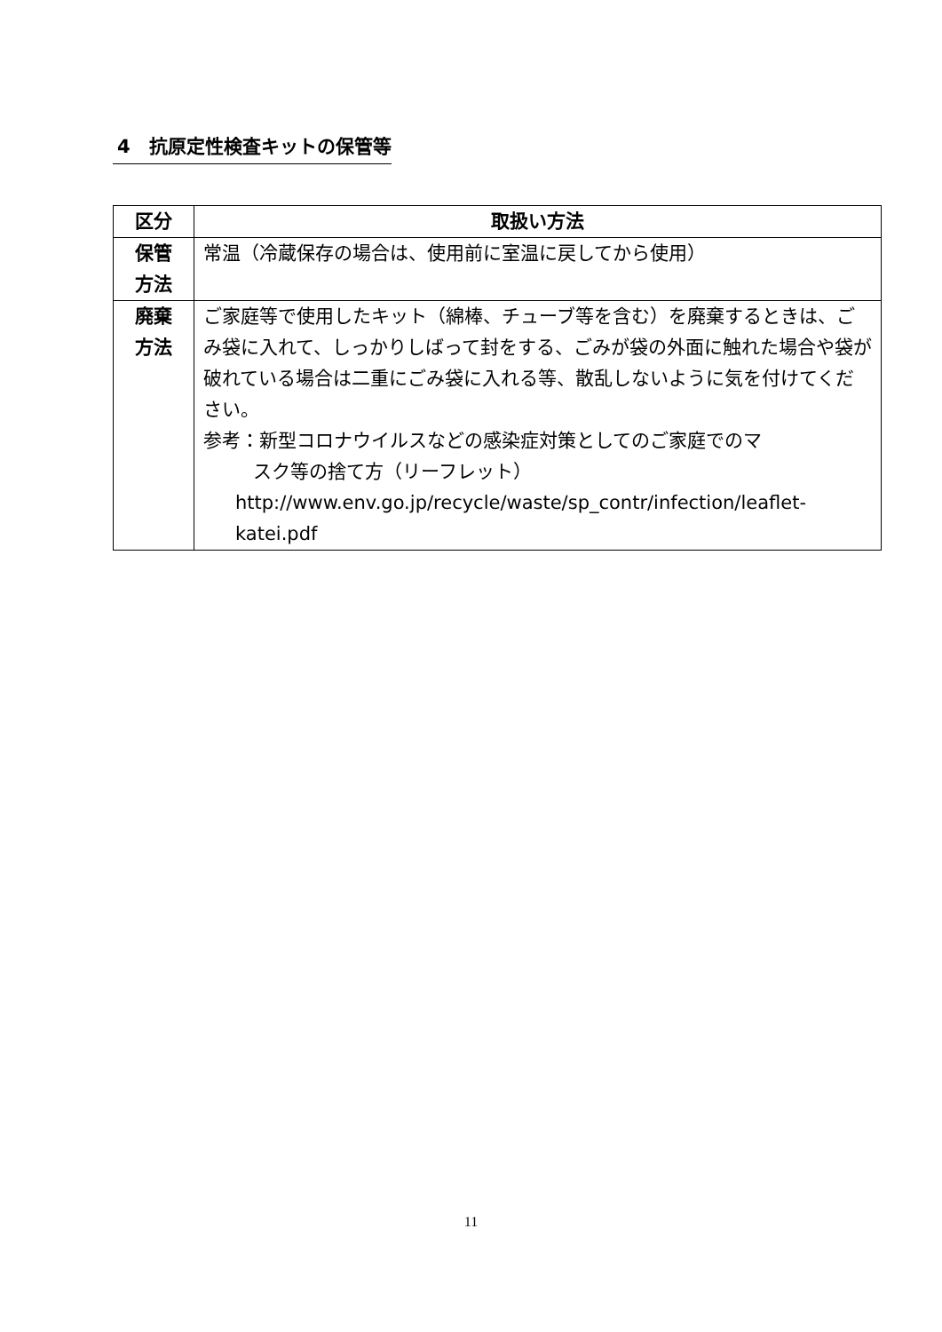4　抗原定性検査キットの保管等
| 区分 | 取扱い方法 |
| --- | --- |
| 保管 方法 | 常温（冷蔵保存の場合は、使用前に室温に戻してから使用） |
| 廃棄 方法 | ご家庭等で使用したキット（綿棒、チューブ等を含む）を廃棄するときは、ごみ袋に入れて、しっかりしばって封をする、ごみが袋の外面に触れた場合や袋が破れている場合は二重にごみ袋に入れる等、散乱しないように気を付けてください。 参考：新型コロナウイルスなどの感染症対策としてのご家庭でのマ スク等の捨て方（リーフレット） http://www.env.go.jp/recycle/waste/sp_contr/infection/leaflet-katei.pdf |
11